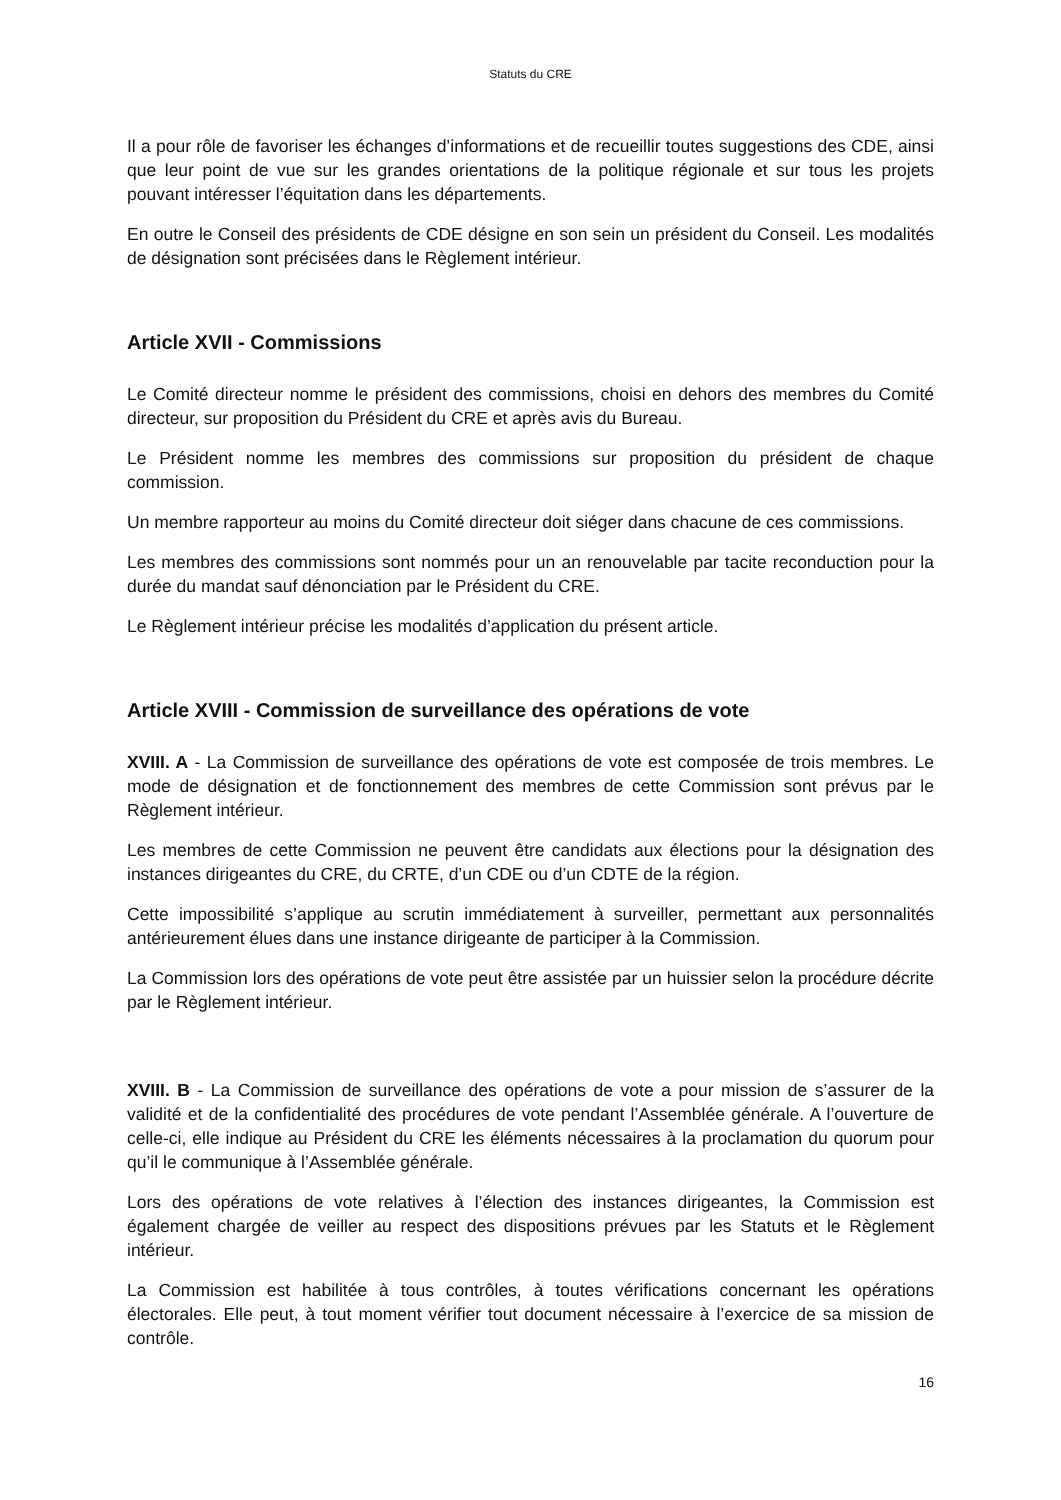Statuts du CRE
Il a pour rôle de favoriser les échanges d’informations et de recueillir toutes suggestions des CDE, ainsi que leur point de vue sur les grandes orientations de la politique régionale et sur tous les projets pouvant intéresser l’équitation dans les départements.
En outre le Conseil des présidents de CDE désigne en son sein un président du Conseil. Les modalités de désignation sont précisées dans le Règlement intérieur.
Article XVII - Commissions
Le Comité directeur nomme le président des commissions, choisi en dehors des membres du Comité directeur, sur proposition du Président du CRE et après avis du Bureau.
Le Président nomme les membres des commissions sur proposition du président de chaque commission.
Un membre rapporteur au moins du Comité directeur doit siéger dans chacune de ces commissions.
Les membres des commissions sont nommés pour un an renouvelable par tacite reconduction pour la durée du mandat sauf dénonciation par le Président du CRE.
Le Règlement intérieur précise les modalités d’application du présent article.
Article XVIII - Commission de surveillance des opérations de vote
XVIII. A - La Commission de surveillance des opérations de vote est composée de trois membres. Le mode de désignation et de fonctionnement des membres de cette Commission sont prévus par le Règlement intérieur.
Les membres de cette Commission ne peuvent être candidats aux élections pour la désignation des instances dirigeantes du CRE, du CRTE, d’un CDE ou d’un CDTE de la région.
Cette impossibilité s’applique au scrutin immédiatement à surveiller, permettant aux personnalités antérieurement élues dans une instance dirigeante de participer à la Commission.
La Commission lors des opérations de vote peut être assistée par un huissier selon la procédure décrite par le Règlement intérieur.
XVIII. B - La Commission de surveillance des opérations de vote a pour mission de s’assurer de la validité et de la confidentialité des procédures de vote pendant l’Assemblée générale. A l’ouverture de celle-ci, elle indique au Président du CRE les éléments nécessaires à la proclamation du quorum pour qu’il le communique à l’Assemblée générale.
Lors des opérations de vote relatives à l’élection des instances dirigeantes, la Commission est également chargée de veiller au respect des dispositions prévues par les Statuts et le Règlement intérieur.
La Commission est habilitée à tous contrôles, à toutes vérifications concernant les opérations électorales. Elle peut, à tout moment vérifier tout document nécessaire à l’exercice de sa mission de contrôle.
16